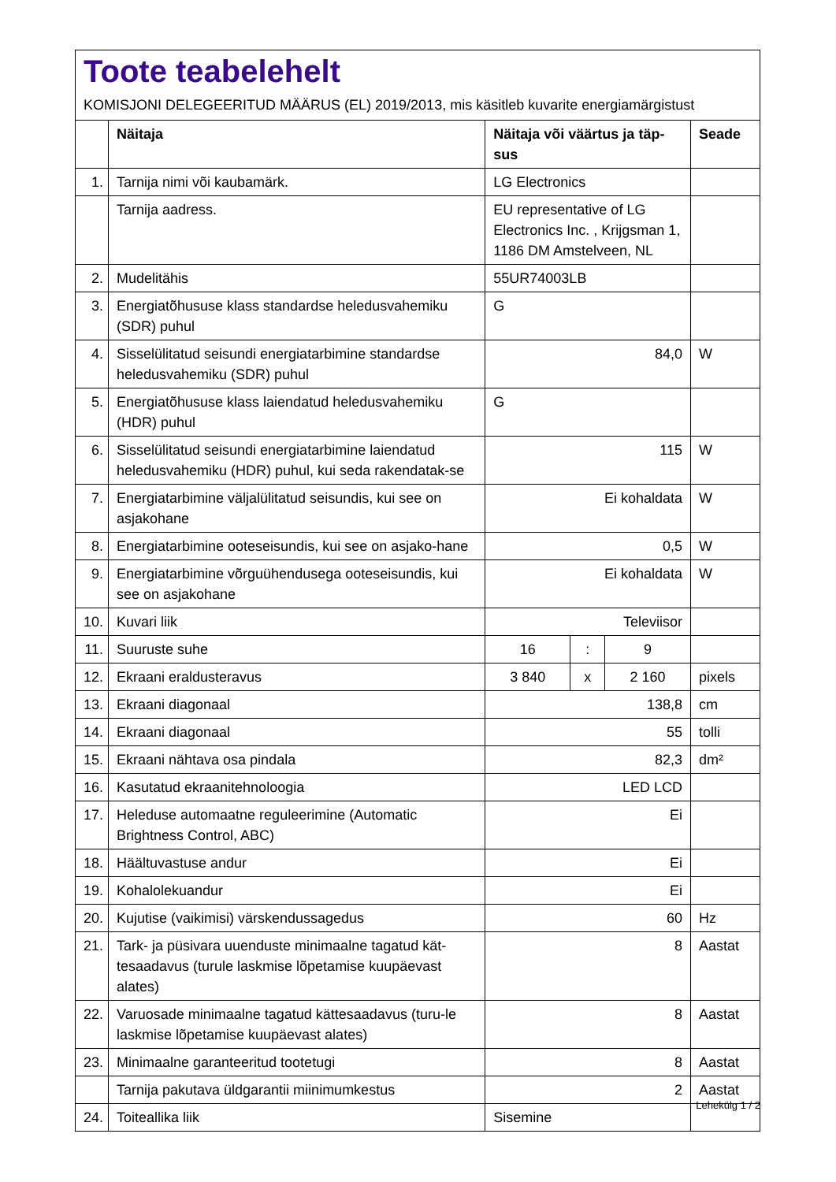Toote teabelehelt
KOMISJONI DELEGEERITUD MÄÄRUS (EL) 2019/2013, mis käsitleb kuvarite energiamärgistust
| | Näitaja | Näitaja või väärtus ja täp- sus | | | Seade |
| --- | --- | --- | --- | --- | --- |
| 1. | Tarnija nimi või kaubamärk. | LG Electronics | | | |
| | Tarnija aadress. | EU representative of LG Electronics Inc. , Krijgsman 1, 1186 DM Amstelveen, NL | | | |
| 2. | Mudelitähis | 55UR74003LB | | | |
| 3. | Energiatõhususe klass standardse heledusvahemiku (SDR) puhul | G | | | |
| 4. | Sisselülitatud seisundi energiatarbimine standardse heledusvahemiku (SDR) puhul | 84,0 | | | W |
| 5. | Energiatõhususe klass laiendatud heledusvahemiku (HDR) puhul | G | | | |
| 6. | Sisselülitatud seisundi energiatarbimine laiendatud heledusvahemiku (HDR) puhul, kui seda rakendatak-se | 115 | | | W |
| 7. | Energiatarbimine väljalülitatud seisundis, kui see on asjakohane | Ei kohaldata | | | W |
| 8. | Energiatarbimine ooteseisundis, kui see on asjako-hane | 0,5 | | | W |
| 9. | Energiatarbimine võrguühendusega ooteseisundis, kui see on asjakohane | Ei kohaldata | | | W |
| 10. | Kuvari liik | Televiisor | | | |
| 11. | Suuruste suhe | 16 | : | 9 | |
| 12. | Ekraani eraldusteravus | 3 840 | x | 2 160 | pixels |
| 13. | Ekraani diagonaal | 138,8 | | | cm |
| 14. | Ekraani diagonaal | 55 | | | tolli |
| 15. | Ekraani nähtava osa pindala | 82,3 | | | dm² |
| 16. | Kasutatud ekraanitehnoloogia | LED LCD | | | |
| 17. | Heleduse automaatne reguleerimine (Automatic Brightness Control, ABC) | Ei | | | |
| 18. | Häältuvastuse andur | Ei | | | |
| 19. | Kohalolekuandur | Ei | | | |
| 20. | Kujutise (vaikimisi) värskendussagedus | 60 | | | Hz |
| 21. | Tark- ja püsivara uuenduste minimaalne tagatud kät-tesaadavus (turule laskmise lõpetamise kuupäevast alates) | 8 | | | Aastat |
| 22. | Varuosade minimaalne tagatud kättesaadavus (turu-le laskmise lõpetamise kuupäevast alates) | 8 | | | Aastat |
| 23. | Minimaalne garanteeritud tootetugi | 8 | | | Aastat |
| | Tarnija pakutava üldgarantii miinimumkestus | 2 | | | Aastat |
| 24. | Toiteallika liik | Sisemine | | | |
Lehekülg 1 / 2